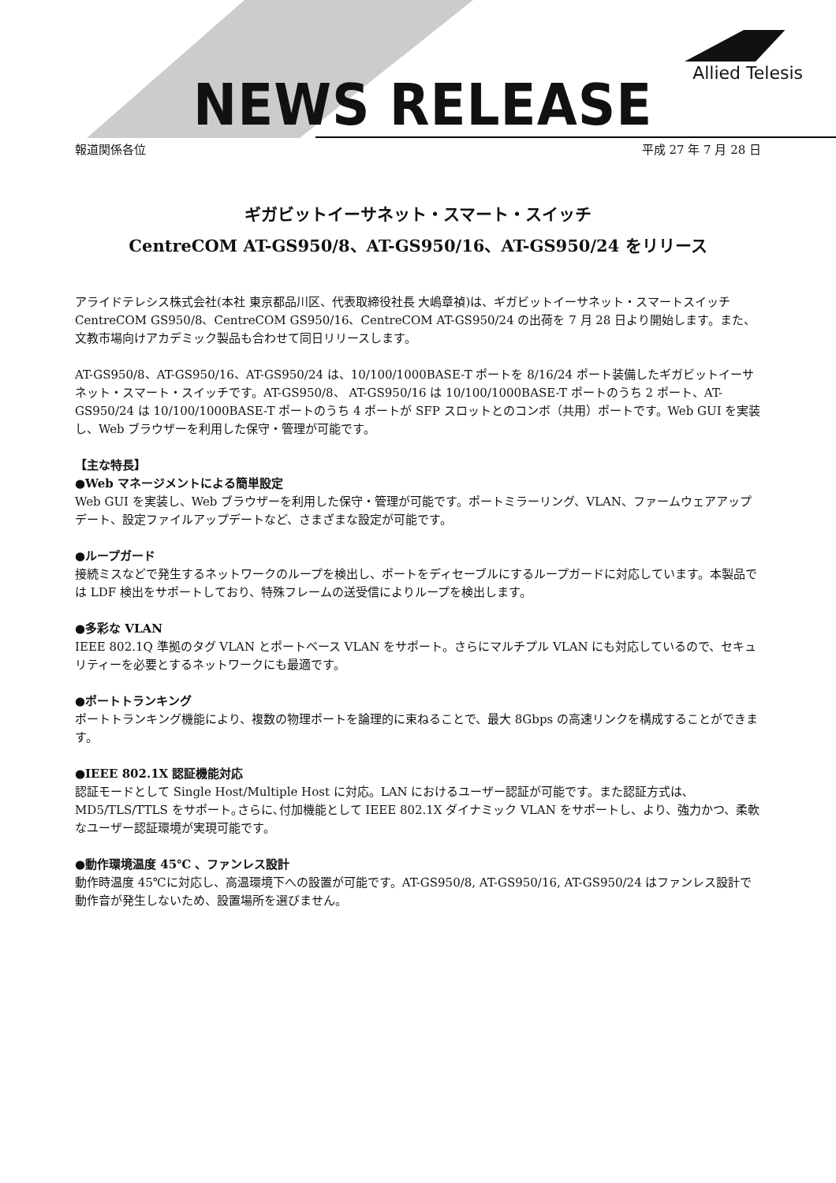Allied Telesis
NEWS RELEASE
報道関係各位 平成 27 年 7 月 28 日
ギガビットイーサネット・スマート・スイッチ
CentreCOM AT-GS950/8、AT-GS950/16、AT-GS950/24 をリリース
アライドテレシス株式会社(本社 東京都品川区、代表取締役社長 大嶋章禎)は、ギガビットイーサネット・スマートスイッチ CentreCOM GS950/8、CentreCOM GS950/16、CentreCOM AT-GS950/24 の出荷を 7 月 28 日より開始します。また、文教市場向けアカデミック製品も合わせて同日リリースします。
AT-GS950/8、AT-GS950/16、AT-GS950/24 は、10/100/1000BASE-T ポートを 8/16/24 ポート装備したギガビットイーサネット・スマート・スイッチです。AT-GS950/8、 AT-GS950/16 は 10/100/1000BASE-T ポートのうち 2 ポート、AT-GS950/24 は 10/100/1000BASE-T ポートのうち 4 ポートが SFP スロットとのコンボ（共用）ポートです。Web GUI を実装し、Web ブラウザーを利用した保守・管理が可能です。
【主な特長】
●Web マネージメントによる簡単設定
Web GUI を実装し、Web ブラウザーを利用した保守・管理が可能です。ポートミラーリング、VLAN、ファームウェアアップデート、設定ファイルアップデートなど、さまざまな設定が可能です。
●ループガード
接続ミスなどで発生するネットワークのループを検出し、ポートをディセーブルにするループガードに対応しています。本製品では LDF 検出をサポートしており、特殊フレームの送受信によりループを検出します。
●多彩な VLAN
IEEE 802.1Q 準拠のタグ VLAN とポートベース VLAN をサポート。さらにマルチプル VLAN にも対応しているので、セキュリティーを必要とするネットワークにも最適です。
●ポートトランキング
ポートトランキング機能により、複数の物理ポートを論理的に束ねることで、最大 8Gbps の高速リンクを構成することができます。
●IEEE 802.1X 認証機能対応
認証モードとして Single Host/Multiple Host に対応。LAN におけるユーザー認証が可能です。また認証方式は､MD5/TLS/TTLS をサポート｡さらに､付加機能として IEEE 802.1X ダイナミック VLAN をサポートし、より、強力かつ、柔軟なユーザー認証環境が実現可能です。
●動作環境温度 45℃ 、ファンレス設計
動作時温度 45℃に対応し、高温環境下への設置が可能です。AT-GS950/8, AT-GS950/16, AT-GS950/24 はファンレス設計で動作音が発生しないため、設置場所を選びません。